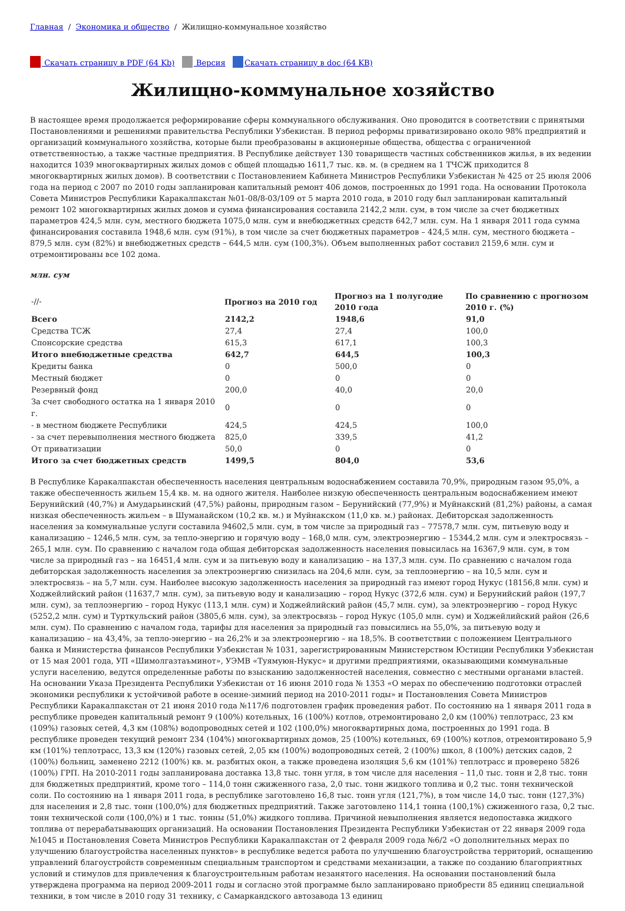Главная / Экономика и общество / Жилищно-коммунальное хозяйство
Скачать страницу в PDF (64 Kb) Версия Скачать страницу в doc (64 KB)
Жилищно-коммунальное хозяйство
В настоящее время продолжается реформирование сферы коммунального обслуживания. Оно проводится в соответствии с принятыми Постановлениями и решениями правительства Республики Узбекистан. В период реформы приватизировано около 98% предприятий и организаций коммунального хозяйства, которые были преобразованы в акционерные общества, общества с ограниченной ответственностью, а также частные предприятия. В Республике действует 130 товариществ частных собственников жилья, в их ведении находится 1039 многоквартирных жилых домов с общей площадью 1611,7 тыс. кв. м. (в среднем на 1 ТЧСЖ приходится 8 многоквартирных жилых домов). В соответствии с Постановлением Кабинета Министров Республики Узбекистан № 425 от 25 июля 2006 года на период с 2007 по 2010 годы запланирован капитальный ремонт 406 домов, построенных до 1991 года. На основании Протокола Совета Министров Республики Каракалпакстан №01-08/8-03/109 от 5 марта 2010 года, в 2010 году был запланирован капитальный ремонт 102 многоквартирных жилых домов и сумма финансирования составила 2142,2 млн. сум, в том числе за счет бюджетных параметров 424,5 млн. сум, местного бюджета 1075,0 млн. сум и внебюджетных средств 642,7 млн. сум. На 1 января 2011 года сумма финансирования составила 1948,6 млн. сум (91%), в том числе за счет бюджетных параметров – 424,5 млн. сум, местного бюджета – 879,5 млн. сум (82%) и внебюджетных средств – 644,5 млн. сум (100,3%). Объем выполненных работ составил 2159,6 млн. сум и отремонтированы все 102 дома.
млн. сум
| -//- | Прогноз на 2010 год | Прогноз на 1 полугодие 2010 года | По сравнению с прогнозом 2010 г. (%) |
| Всего | 2142,2 | 1948,6 | 91,0 |
| Средства ТСЖ | 27,4 | 27,4 | 100,0 |
| Спонсорские средства | 615,3 | 617,1 | 100,3 |
| Итого внебюджетные средства | 642,7 | 644,5 | 100,3 |
| Кредиты банка | 0 | 500,0 | 0 |
| Местный бюджет | 0 | 0 | 0 |
| Резервный фонд | 200,0 | 40,0 | 20,0 |
| За счет свободного остатка на 1 января 2010 г. | 0 | 0 | 0 |
| - в местном бюджете Республики | 424,5 | 424,5 | 100,0 |
| - за счет перевыполнения местного бюджета | 825,0 | 339,5 | 41,2 |
| От приватизации | 50,0 | 0 | 0 |
| Итого за счет бюджетных средств | 1499,5 | 804,0 | 53,6 |
В Республике Каракалпакстан обеспеченность населения центральным водоснабжением составила 70,9%, природным газом 95,0%, а также обеспеченность жильем 15,4 кв. м. на одного жителя. Наиболее низкую обеспеченность центральным водоснабжением имеют Берунийский (40,7%) и Амударьинский (47,5%) районы, природным газом – Берунийский (77,9%) и Муйнакский (81,2%) районы, а самая низкая обеспеченность жильем – в Шуманайском (10,2 кв. м.) и Муйнакском (11,0 кв. м.) районах. Дебиторская задолженность населения за коммунальные услуги составила 94602,5 млн. сум, в том числе за природный газ – 77578,7 млн. сум, питьевую воду и канализацию – 1246,5 млн. сум, за тепло-энергию и горячую воду – 168,0 млн. сум, электроэнергию – 15344,2 млн. сум и электросвязь – 265,1 млн. сум. По сравнению с началом года общая дебиторская задолженность населения повысилась на 16367,9 млн. сум, в том числе за природный газ – на 16451,4 млн. сум и за питьевую воду и канализацию – на 137,3 млн. сум. По сравнению с началом года дебиторская задолженность населения за электроэнергию снизилась на 204,6 млн. сум, за теплоэнергию – на 10,5 млн. сум и электросвязь – на 5,7 млн. сум. Наиболее высокую задолженность населения за природный газ имеют город Нукус (18156,8 млн. сум) и Ходжейлийский район (11637,7 млн. сум), за питьевую воду и канализацию – город Нукус (372,6 млн. сум) и Берунийский район (197,7 млн. сум), за теплоэнергию – город Нукус (113,1 млн. сум) и Ходжейлийский район (45,7 млн. сум), за электроэнергию – город Нукус (5252,2 млн. сум) и Турткульский район (3805,6 млн. сум), за электросвязь – город Нукус (105,0 млн. сум) и Ходжейлийский район (26,6 млн. сум). По сравнению с началом года, тарифы для населения за природный газ повысились на 55,0%, за питьевую воду и канализацию – на 43,4%, за тепло-энергию – на 26,2% и за электроэнергию – на 18,5%. В соответствии с положением Центрального банка и Министерства финансов Республики Узбекистан № 1031, зарегистрированным Министерством Юстиции Республики Узбекистан от 15 мая 2001 года, УП «Шимолгазтаъминот», УЭМВ «Туямуюн-Нукус» и другими предприятиями, оказывающими коммунальные услуги населению, ведутся определенные работы по взысканию задолженностей населения, совместно с местными органами властей. На основании Указа Президента Республики Узбекистан от 16 июня 2010 года № 1353 «О мерах по обеспечению подготовки отраслей экономики республики к устойчивой работе в осенне-зимний период на 2010-2011 годы» и Постановления Совета Министров Республики Каракалпакстан от 21 июня 2010 года №117/6 подготовлен график проведения работ. По состоянию на 1 января 2011 года в республике проведен капитальный ремонт 9 (100%) котельных, 16 (100%) котлов, отремонтировано 2,0 км (100%) теплотрасс, 23 км (109%) газовых сетей, 4,3 км (108%) водопроводных сетей и 102 (100,0%) многоквартирных дома, построенных до 1991 года. В республике проведен текущий ремонт 234 (104%) многоквартирных домов, 25 (100%) котельных, 69 (100%) котлов, отремонтировано 5,9 км (101%) теплотрасс, 13,3 км (120%) газовых сетей, 2,05 км (100%) водопроводных сетей, 2 (100%) школ, 8 (100%) детских садов, 2 (100%) больниц, заменено 2212 (100%) кв. м. разбитых окон, а также проведена изоляция 5,6 км (101%) теплотрасс и проверено 5826 (100%) ГРП. На 2010-2011 годы запланирована доставка 13,8 тыс. тонн угля, в том числе для населения – 11,0 тыс. тонн и 2,8 тыс. тонн для бюджетных предприятий, кроме того – 114,0 тонн сжиженного газа, 2,0 тыс. тонн жидкого топлива и 0,2 тыс. тонн технической соли. По состоянию на 1 января 2011 года, в республике заготовлено 16,8 тыс. тонн угля (121,7%), в том числе 14,0 тыс. тонн (127,3%) для населения и 2,8 тыс. тонн (100,0%) для бюджетных предприятий. Также заготовлено 114,1 тонна (100,1%) сжиженного газа, 0,2 тыс. тонн технической соли (100,0%) и 1 тыс. тонны (51,0%) жидкого топлива. Причиной невыполнения является недопоставка жидкого топлива от перерабатывающих организаций. На основании Постановления Президента Республики Узбекистан от 22 января 2009 года №1045 и Постановления Совета Министров Республики Каракалпакстан от 2 февраля 2009 года №6/2 «О дополнительных мерах по улучшению благоустройства населенных пунктов» в республике ведется работа по улучшению благоустройства территорий, оснащению управлений благоустройств современным специальным транспортом и средствами механизации, а также по созданию благоприятных условий и стимулов для привлечения к благоустроительным работам незанятого населения. На основании постановлений была утверждена программа на период 2009-2011 годы и согласно этой программе было запланировано приобрести 85 единиц специальной техники, в том числе в 2010 году 31 технику, с Самаркандского автозавода 13 единиц